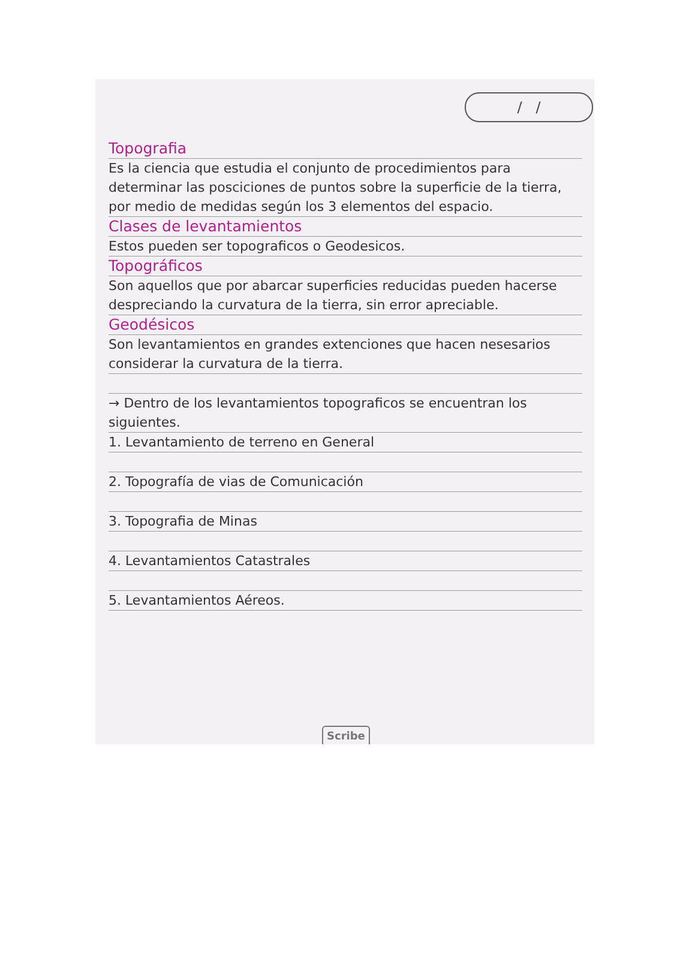/ /
Topografia
Es la ciencia que estudia el conjunto de procedimientos para determinar las posciciones de puntos sobre la superficie de la tierra, por medio de medidas según los 3 elementos del espacio.
Clases de levantamientos
Estos pueden ser topograficos o Geodesicos.
Topográficos
Son aquellos que por abarcar superficies reducidas pueden hacerse despreciando la curvatura de la tierra, sin error apreciable.
Geodésicos
Son levantamientos en grandes extenciones que hacen nesesarios considerar la curvatura de la tierra.
→ Dentro de los levantamientos topograficos se encuentran los siguientes.
1. Levantamiento de terreno en General
2. Topografía de vias de Comunicación
3. Topografia de Minas
4. Levantamientos Catastrales
5. Levantamientos Aéreos.
Scribe